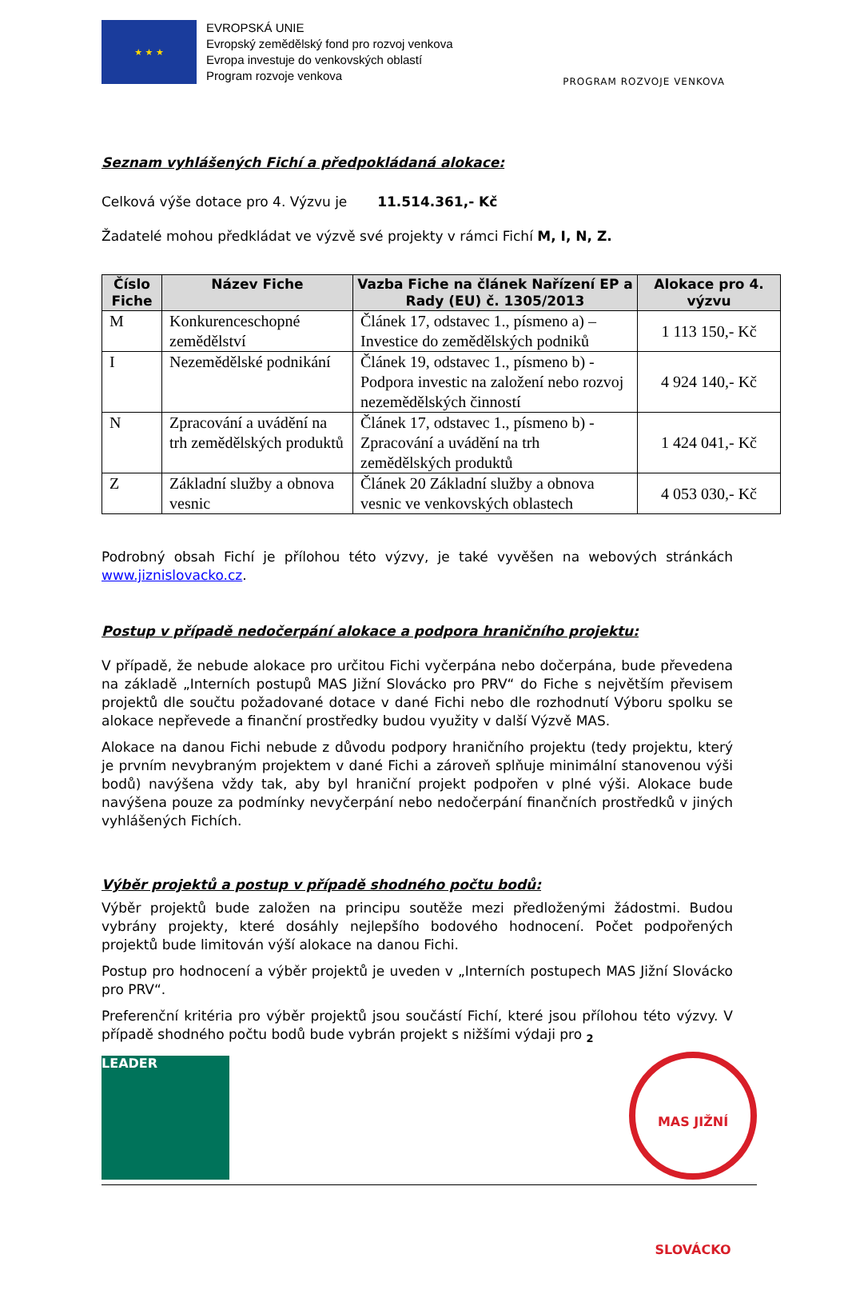★ ★ ★
EVROPSKÁ UNIE
Evropský zemědělský fond pro rozvoj venkova
Evropa investuje do venkovských oblastí
Program rozvoje venkova
PROGRAM ROZVOJE VENKOVA
Seznam vyhlášených Fichí a předpokládaná alokace:
Celková výše dotace pro 4. Výzvu je 11.514.361,- Kč
Žadatelé mohou předkládat ve výzvě své projekty v rámci Fichí M, I, N, Z.
| Číslo Fiche | Název Fiche | Vazba Fiche na článek Nařízení EP a Rady (EU) č. 1305/2013 | Alokace pro 4. výzvu |
| --- | --- | --- | --- |
| M | Konkurenceschopné zemědělství | Článek 17, odstavec 1., písmeno a) – Investice do zemědělských podniků | 1 113 150,- Kč |
| I | Nezemědělské podnikání | Článek 19, odstavec 1., písmeno b) - Podpora investic na založení nebo rozvoj nezemědělských činností | 4 924 140,- Kč |
| N | Zpracování a uvádění na trh zemědělských produktů | Článek 17, odstavec 1., písmeno b) - Zpracování a uvádění na trh zemědělských produktů | 1 424 041,- Kč |
| Z | Základní služby a obnova vesnic | Článek 20 Základní služby a obnova vesnic ve venkovských oblastech | 4 053 030,- Kč |
Podrobný obsah Fichí je přílohou této výzvy, je také vyvěšen na webových stránkách www.jiznislovacko.cz.
Postup v případě nedočerpání alokace a podpora hraničního projektu:
V případě, že nebude alokace pro určitou Fichi vyčerpána nebo dočerpána, bude převedena na základě „Interních postupů MAS Jižní Slovácko pro PRV“ do Fiche s největším převisem projektů dle součtu požadované dotace v dané Fichi nebo dle rozhodnutí Výboru spolku se alokace nepřevede a finanční prostředky budou využity v další Výzvě MAS.
Alokace na danou Fichi nebude z důvodu podpory hraničního projektu (tedy projektu, který je prvním nevybraným projektem v dané Fichi a zároveň splňuje minimální stanovenou výši bodů) navýšena vždy tak, aby byl hraniční projekt podpořen v plné výši. Alokace bude navýšena pouze za podmínky nevyčerpání nebo nedočerpání finančních prostředků v jiných vyhlášených Fichích.
Výběr projektů a postup v případě shodného počtu bodů:
Výběr projektů bude založen na principu soutěže mezi předloženými žádostmi. Budou vybrány projekty, které dosáhly nejlepšího bodového hodnocení. Počet podpořených projektů bude limitován výší alokace na danou Fichi.
Postup pro hodnocení a výběr projektů je uveden v „Interních postupech MAS Jižní Slovácko pro PRV“.
Preferenční kritéria pro výběr projektů jsou součástí Fichí, které jsou přílohou této výzvy. V případě shodného počtu bodů bude vybrán projekt s nižšími výdaji pro 2
LEADER
MAS JIŽNÍ SLOVÁCKO